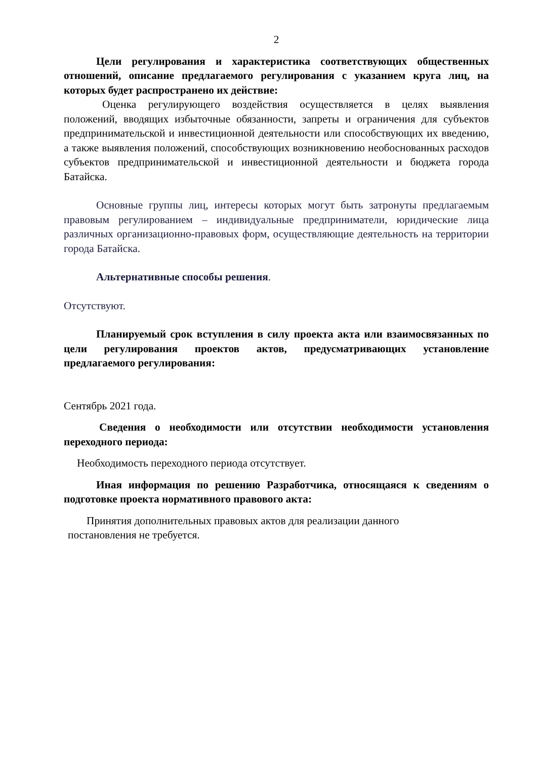2
Цели регулирования и характеристика соответствующих общественных отношений, описание предлагаемого регулирования с указанием круга лиц, на которых будет распространено их действие:
Оценка регулирующего воздействия осуществляется в целях выявления положений, вводящих избыточные обязанности, запреты и ограничения для субъектов предпринимательской и инвестиционной деятельности или способствующих их введению, а также выявления положений, способствующих возникновению необоснованных расходов субъектов предпринимательской и инвестиционной деятельности и бюджета города Батайска.
Основные группы лиц, интересы которых могут быть затронуты предлагаемым правовым регулированием – индивидуальные предприниматели, юридические лица различных организационно-правовых форм, осуществляющие деятельность на территории города Батайска.
Альтернативные способы решения.
Отсутствуют.
Планируемый срок вступления в силу проекта акта или взаимосвязанных по цели регулирования проектов актов, предусматривающих установление предлагаемого регулирования:
Сентябрь 2021 года.
Сведения о необходимости или отсутствии необходимости установления переходного периода:
Необходимость переходного периода отсутствует.
Иная информация по решению Разработчика, относящаяся к сведениям о подготовке проекта нормативного правового акта:
Принятия дополнительных правовых актов для реализации данного
постановления не требуется.